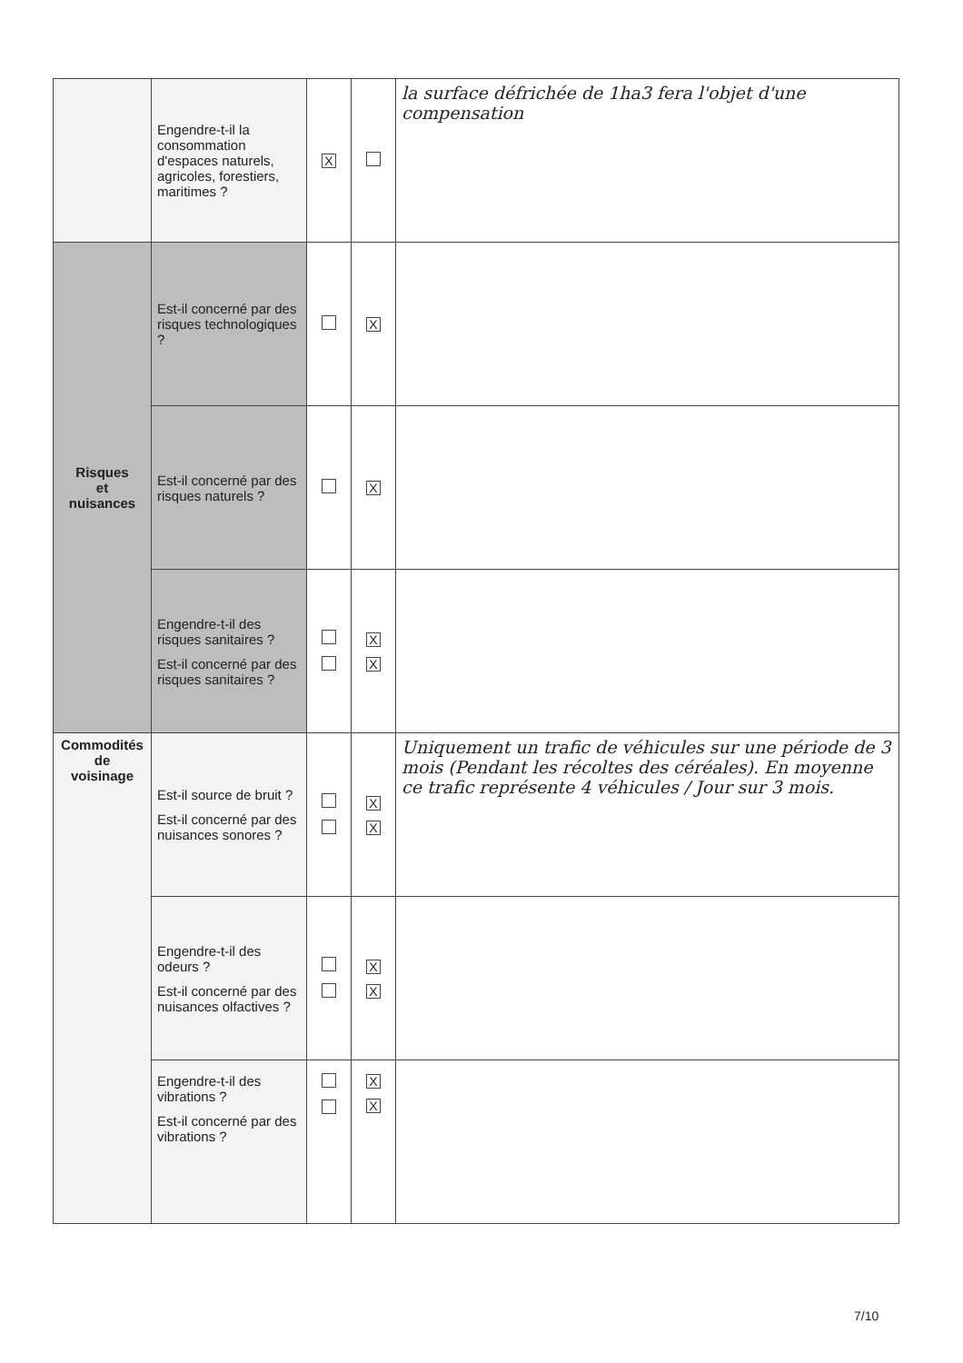| | Engendre-t-il la consommation d'espaces naturels, agricoles, forestiers, maritimes ? | X | | la surface défrichée de 1ha3 fera l'objet d'une compensation |
| Risques et nuisances | Est-il concerné par des risques technologiques ? | | X | |
| | Est-il concerné par des risques naturels ? | | X | |
| | Engendre-t-il des risques sanitaires ? Est-il concerné par des risques sanitaires ? | | X X | |
| Commodités de voisinage | Est-il source de bruit ? Est-il concerné par des nuisances sonores ? | | X X | Uniquement un trafic de véhicules sur une période de 3 mois (Pendant les récoltes des céréales). En moyenne ce trafic représente 4 véhicules / Jour sur 3 mois. |
| | Engendre-t-il des odeurs ? Est-il concerné par des nuisances olfactives ? | | X X | |
| | Engendre-t-il des vibrations ? Est-il concerné par des vibrations ? | | X X | |
7/10